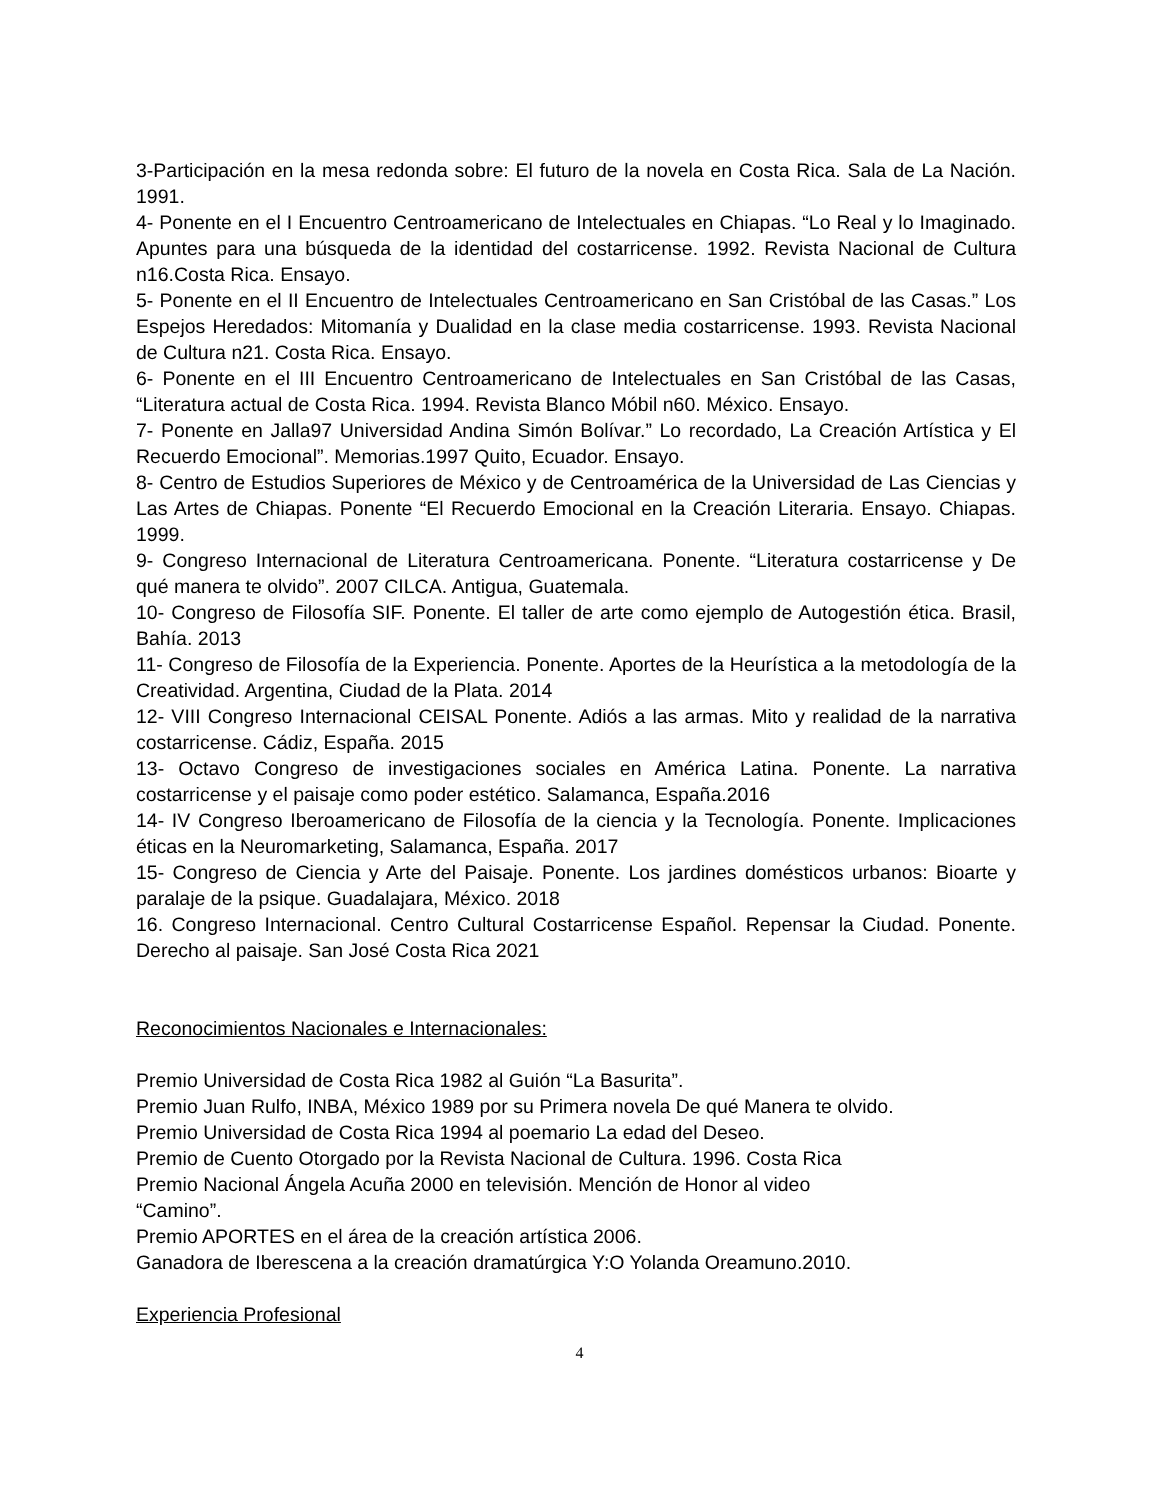3-Participación en la mesa redonda sobre: El futuro de la novela en Costa Rica. Sala de La Nación. 1991.
4- Ponente en el I Encuentro Centroamericano de Intelectuales en Chiapas. “Lo Real y lo Imaginado. Apuntes para una búsqueda de la identidad del costarricense. 1992. Revista Nacional de Cultura n16.Costa Rica. Ensayo.
5- Ponente en el II Encuentro de Intelectuales Centroamericano en San Cristóbal de las Casas.” Los Espejos Heredados: Mitomanía y Dualidad en la clase media costarricense. 1993. Revista Nacional de Cultura n21. Costa Rica. Ensayo.
6- Ponente en el III Encuentro Centroamericano de Intelectuales en San Cristóbal de las Casas, “Literatura actual de Costa Rica. 1994. Revista Blanco Móbil n60. México. Ensayo.
7- Ponente en Jalla97 Universidad Andina Simón Bolívar.” Lo recordado, La Creación Artística y El Recuerdo Emocional”. Memorias.1997 Quito, Ecuador. Ensayo.
8- Centro de Estudios Superiores de México y de Centroamérica de la Universidad de Las Ciencias y Las Artes de Chiapas. Ponente “El Recuerdo Emocional en la Creación Literaria. Ensayo. Chiapas. 1999.
9- Congreso Internacional de Literatura Centroamericana. Ponente. “Literatura costarricense y De qué manera te olvido”. 2007 CILCA. Antigua, Guatemala.
10- Congreso de Filosofía SIF. Ponente. El taller de arte como ejemplo de Autogestión ética. Brasil, Bahía. 2013
11- Congreso de Filosofía de la Experiencia. Ponente. Aportes de la Heurística a la metodología de la Creatividad. Argentina, Ciudad de la Plata. 2014
12- VIII Congreso Internacional CEISAL Ponente. Adiós a las armas. Mito y realidad de la narrativa costarricense. Cádiz, España. 2015
13- Octavo Congreso de investigaciones sociales en América Latina. Ponente. La narrativa costarricense y el paisaje como poder estético. Salamanca, España.2016
14- IV Congreso Iberoamericano de Filosofía de la ciencia y la Tecnología. Ponente. Implicaciones éticas en la Neuromarketing, Salamanca, España. 2017
15- Congreso de Ciencia y Arte del Paisaje. Ponente. Los jardines domésticos urbanos: Bioarte y paralaje de la psique. Guadalajara, México. 2018
16. Congreso Internacional. Centro Cultural Costarricense Español. Repensar la Ciudad. Ponente. Derecho al paisaje. San José Costa Rica 2021
Reconocimientos Nacionales e Internacionales:
Premio Universidad de Costa Rica 1982 al Guión “La Basurita”.
Premio Juan Rulfo, INBA, México 1989 por su Primera novela De qué Manera te olvido.
Premio Universidad de Costa Rica 1994 al poemario La edad del Deseo.
Premio de Cuento Otorgado por la Revista Nacional de Cultura. 1996. Costa Rica
Premio Nacional Ángela Acuña 2000 en televisión. Mención de Honor al video
“Camino”.
Premio APORTES en el área de la creación artística 2006.
Ganadora de Iberescena a la creación dramatúrgica Y:O Yolanda Oreamuno.2010.
Experiencia Profesional
4